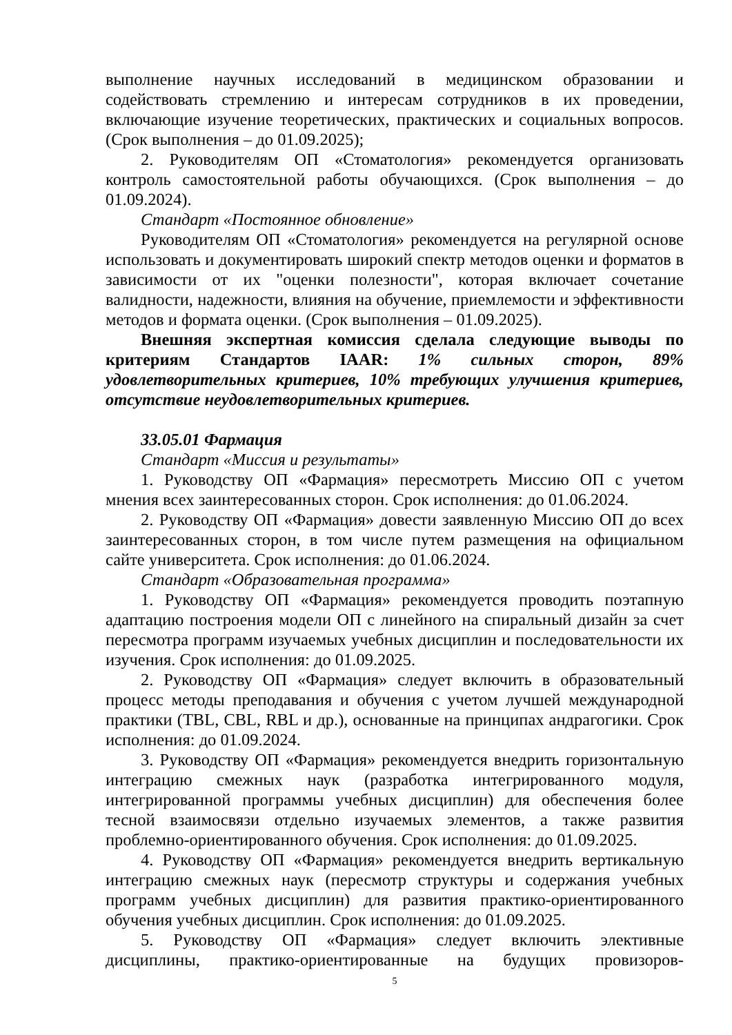выполнение научных исследований в медицинском образовании и содействовать стремлению и интересам сотрудников в их проведении, включающие изучение теоретических, практических и социальных вопросов. (Срок выполнения – до 01.09.2025);
2. Руководителям ОП «Стоматология» рекомендуется организовать контроль самостоятельной работы обучающихся. (Срок выполнения – до 01.09.2024).
Стандарт «Постоянное обновление»
Руководителям ОП «Стоматология» рекомендуется на регулярной основе использовать и документировать широкий спектр методов оценки и форматов в зависимости от их "оценки полезности", которая включает сочетание валидности, надежности, влияния на обучение, приемлемости и эффективности методов и формата оценки. (Срок выполнения – 01.09.2025).
Внешняя экспертная комиссия сделала следующие выводы по критериям Стандартов IAAR: 1% сильных сторон, 89% удовлетворительных критериев, 10% требующих улучшения критериев, отсутствие неудовлетворительных критериев.
33.05.01 Фармация
Стандарт «Миссия и результаты»
1. Руководству ОП «Фармация» пересмотреть Миссию ОП с учетом мнения всех заинтересованных сторон. Срок исполнения: до 01.06.2024.
2. Руководству ОП «Фармация» довести заявленную Миссию ОП до всех заинтересованных сторон, в том числе путем размещения на официальном сайте университета. Срок исполнения: до 01.06.2024.
Стандарт «Образовательная программа»
1. Руководству ОП «Фармация» рекомендуется проводить поэтапную адаптацию построения модели ОП с линейного на спиральный дизайн за счет пересмотра программ изучаемых учебных дисциплин и последовательности их изучения. Срок исполнения: до 01.09.2025.
2. Руководству ОП «Фармация» следует включить в образовательный процесс методы преподавания и обучения с учетом лучшей международной практики (TBL, CBL, RBL и др.), основанные на принципах андрагогики. Срок исполнения: до 01.09.2024.
3. Руководству ОП «Фармация» рекомендуется внедрить горизонтальную интеграцию смежных наук (разработка интегрированного модуля, интегрированной программы учебных дисциплин) для обеспечения более тесной взаимосвязи отдельно изучаемых элементов, а также развития проблемно-ориентированного обучения. Срок исполнения: до 01.09.2025.
4. Руководству ОП «Фармация» рекомендуется внедрить вертикальную интеграцию смежных наук (пересмотр структуры и содержания учебных программ учебных дисциплин) для развития практико-ориентированного обучения учебных дисциплин. Срок исполнения: до 01.09.2025.
5. Руководству ОП «Фармация» следует включить элективные дисциплины, практико-ориентированные на будущих провизоров-
5